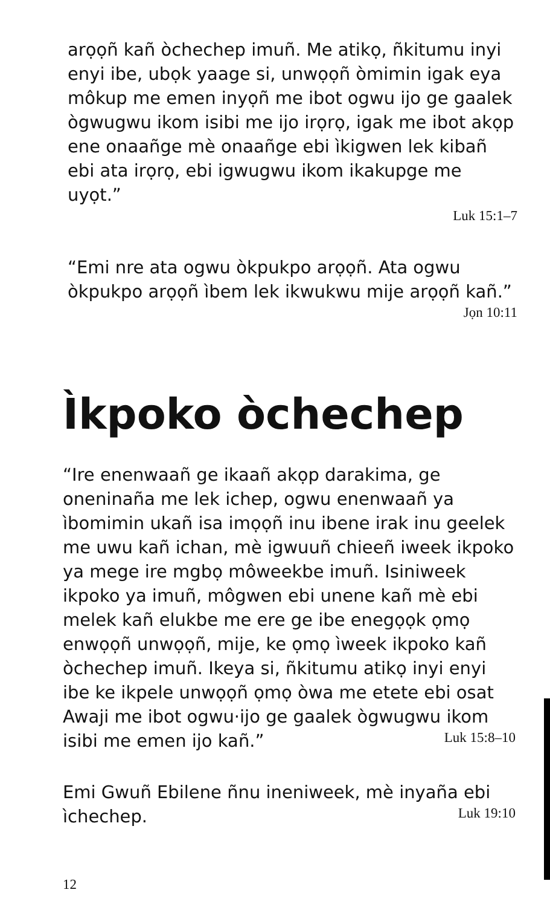arọọñ kañ òchechep imuñ. Me atikọ, ñkitumu inyi enyi ibe, ubọk yaage si, unwọọñ òmimin igak eya môkup me emen inyọñ me ibot ogwu ijo ge gaalek ògwugwu ikom isibi me ijo irọrọ, igak me ibot akọp ene onaañge mè onaañge ebi ìkigwen lek kibañ ebi ata irọrọ, ebi igwugwu ikom ikakupge me uyọt.”
Luk 15:1–7
“Emi nre ata ogwu òkpukpo arọọñ. Ata ogwu òkpukpo arọọñ ìbem lek ikwukwu mije arọọñ kañ.”
Jọn 10:11
Ìkpoko òchechep
“Ire enenwaañ ge ikaañ akọp darakima, ge oneninaña me lek ichep, ogwu enenwaañ ya ìbomimin ukañ isa imọọñ inu ibene irak inu geelek me uwu kañ ichan, mè igwuuñ chieeñ iweek ikpoko ya mege ire mgbọ môweekbe imuñ. Isiniweek ikpoko ya imuñ, môgwen ebi unene kañ mè ebi melek kañ elukbe me ere ge ibe enegọọk ọmọ enwọọñ unwọọñ, mije, ke ọmọ ìweek ikpoko kañ òchechep imuñ. Ikeya si, ñkitumu atikọ inyi enyi ibe ke ikpele unwọọñ ọmọ òwa me etete ebi osat Awaji me ibot ogwu·ijo ge gaalek ògwugwu ikom isibi me emen ijo kañ.” Luk 15:8–10
Emi Gwuñ Ebilene ñnu ineniweek, mè inyaña ebi ìchechep. Luk 19:10
12